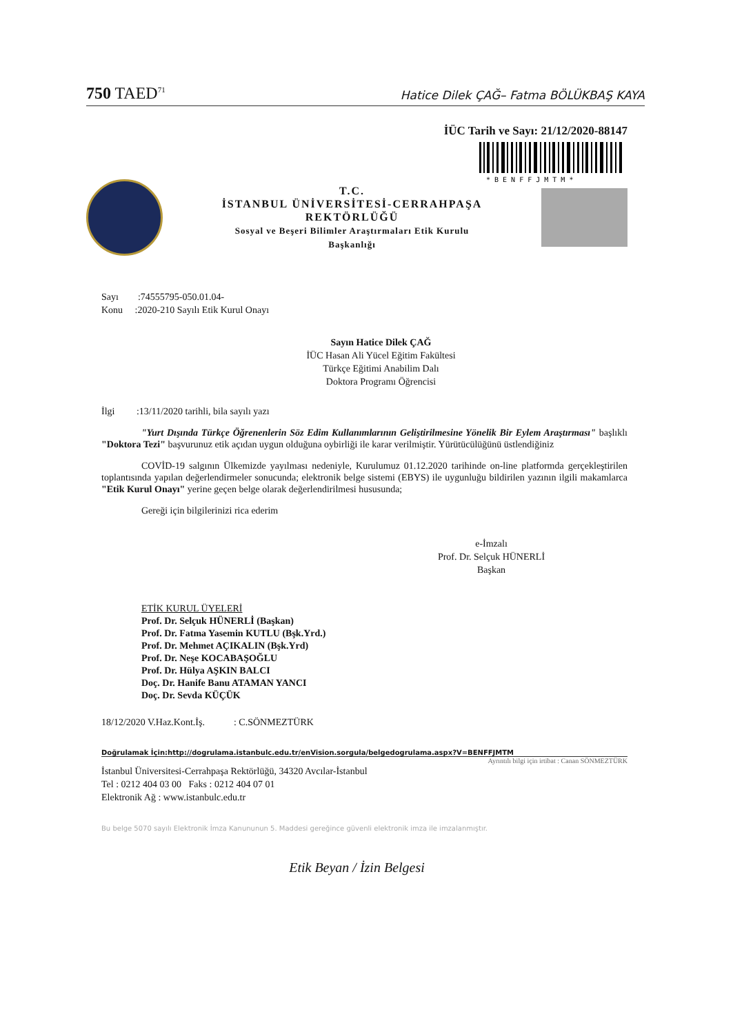750 TAED<sup>71</sup> Hatice Dilek ÇAĞ– Fatma BÖLÜKBAŞ KAYA
İÜC Tarih ve Sayı: 21/12/2020-88147
* B E N F F J M T M *
T.C.
İSTANBUL ÜNİVERSİTESİ-CERRAHPAŞA
REKTÖRLÜĞÜ
Sosyal ve Beşeri Bilimler Araştırmaları Etik Kurulu
Başkanlığı
Sayı :74555795-050.01.04-
Konu :2020-210 Sayılı Etik Kurul Onayı
Sayın Hatice Dilek ÇAĞ
İÜC Hasan Ali Yücel Eğitim Fakültesi
Türkçe Eğitimi Anabilim Dalı
Doktora Programı Öğrencisi
İlgi :13/11/2020 tarihli, bila sayılı yazı
"Yurt Dışında Türkçe Öğrenenlerin Söz Edim Kullanımlarının Geliştirilmesine Yönelik Bir Eylem Araştırması" başlıklı "Doktora Tezi" başvurunuz etik açıdan uygun olduğuna oybirliği ile karar verilmiştir. Yürütücülüğünü üstlendiğiniz
COVİD-19 salgının Ülkemizde yayılması nedeniyle, Kurulumuz 01.12.2020 tarihinde on-line platformda gerçekleştirilen toplantısında yapılan değerlendirmeler sonucunda; elektronik belge sistemi (EBYS) ile uygunluğu bildirilen yazının ilgili makamlarca "Etik Kurul Onayı" yerine geçen belge olarak değerlendirilmesi hususunda;
Gereği için bilgilerinizi rica ederim
e-İmzalı
Prof. Dr. Selçuk HÜNERLİ
Başkan
ETİK KURUL ÜYELERİ
Prof. Dr. Selçuk HÜNERLİ (Başkan)
Prof. Dr. Fatma Yasemin KUTLU (Bşk.Yrd.)
Prof. Dr. Mehmet AÇIKALIN (Bşk.Yrd)
Prof. Dr. Neşe KOCABAŞOĞLU
Prof. Dr. Hülya AŞKIN BALCI
Doç. Dr. Hanife Banu ATAMAN YANCI
Doç. Dr. Sevda KÜÇÜK
18/12/2020 V.Haz.Kont.İş. : C.SÖNMEZTÜRK
Doğrulamak İçin:http://dogrulama.istanbulc.edu.tr/enVision.sorgula/belgedogrulama.aspx?V=BENFFJMTM
Ayrıntılı bilgi için irtibat : Canan SÖNMEZTÜRK
İstanbul Üniversitesi-Cerrahpaşa Rektörlüğü, 34320 Avcılar-İstanbul
Tel : 0212 404 03 00 Faks : 0212 404 07 01
Elektronik Ağ : www.istanbulc.edu.tr
Bu belge 5070 sayılı Elektronik İmza Kanununun 5. Maddesi gereğince güvenli elektronik imza ile imzalanmıştır.
Etik Beyan / İzin Belgesi